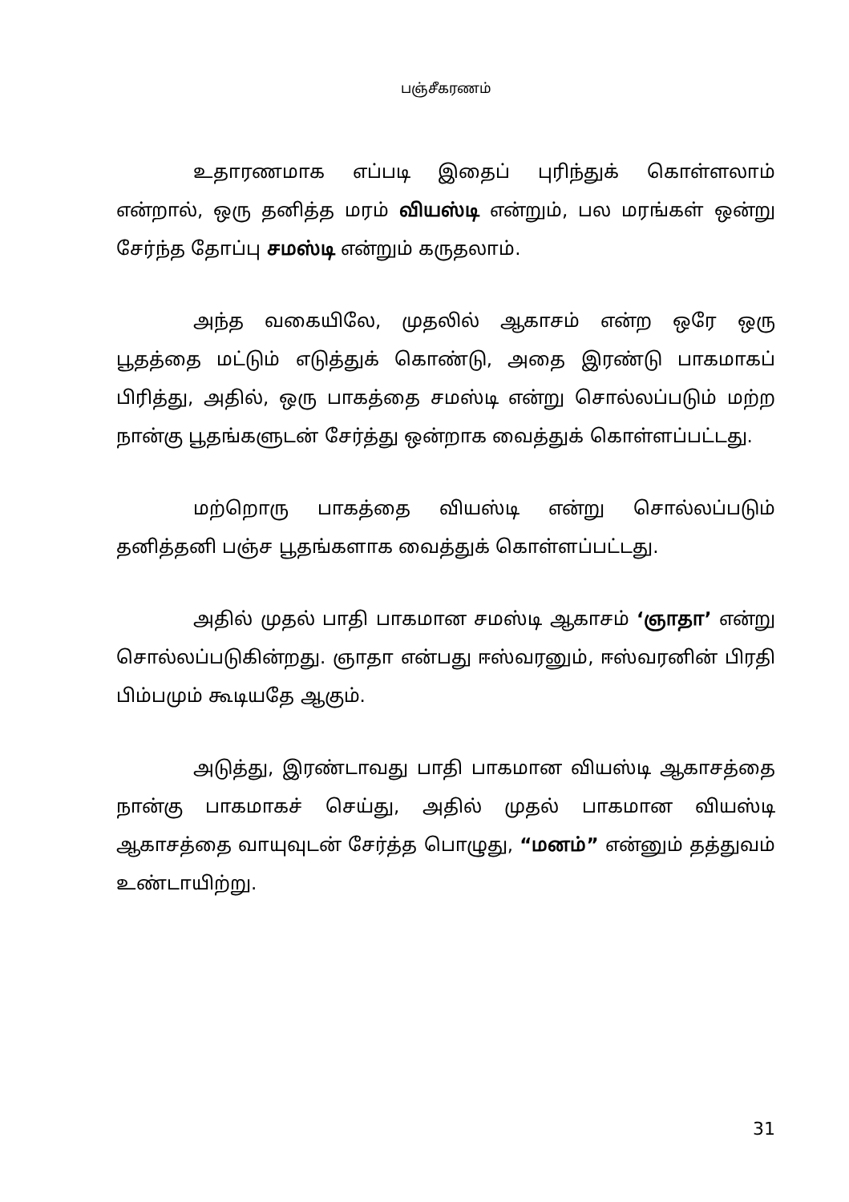பஞ்சீகரணம்
உதாரணமாக எப்படி இதைப் புரிந்துக் கொள்ளலாம் என்றால், ஒரு தனித்த மரம் வியஸ்டி என்றும், பல மரங்கள் ஒன்று சேர்ந்த தோப்பு சமஸ்டி என்றும் கருதலாம்.
அந்த வகையிலே, முதலில் ஆகாசம் என்ற ஒரே ஒரு பூதத்தை மட்டும் எடுத்துக் கொண்டு, அதை இரண்டு பாகமாகப் பிரித்து, அதில், ஒரு பாகத்தை சமஸ்டி என்று சொல்லப்படும் மற்ற நான்கு பூதங்களுடன் சேர்த்து ஒன்றாக வைத்துக் கொள்ளப்பட்டது.
மற்றொரு பாகத்தை வியஸ்டி என்று சொல்லப்படும் தனித்தனி பஞ்ச பூதங்களாக வைத்துக் கொள்ளப்பட்டது.
அதில் முதல் பாதி பாகமான சமஸ்டி ஆகாசம் ‘ஞாதா’ என்று சொல்லப்படுகின்றது. ஞாதா என்பது ஈஸ்வரனும், ஈஸ்வரனின் பிரதி பிம்பமும் கூடியதே ஆகும்.
அடுத்து, இரண்டாவது பாதி பாகமான வியஸ்டி ஆகாசத்தை நான்கு பாகமாகச் செய்து, அதில் முதல் பாகமான வியஸ்டி ஆகாசத்தை வாயுவுடன் சேர்த்த பொழுது, “மனம்” என்னும் தத்துவம் உண்டாயிற்று.
31